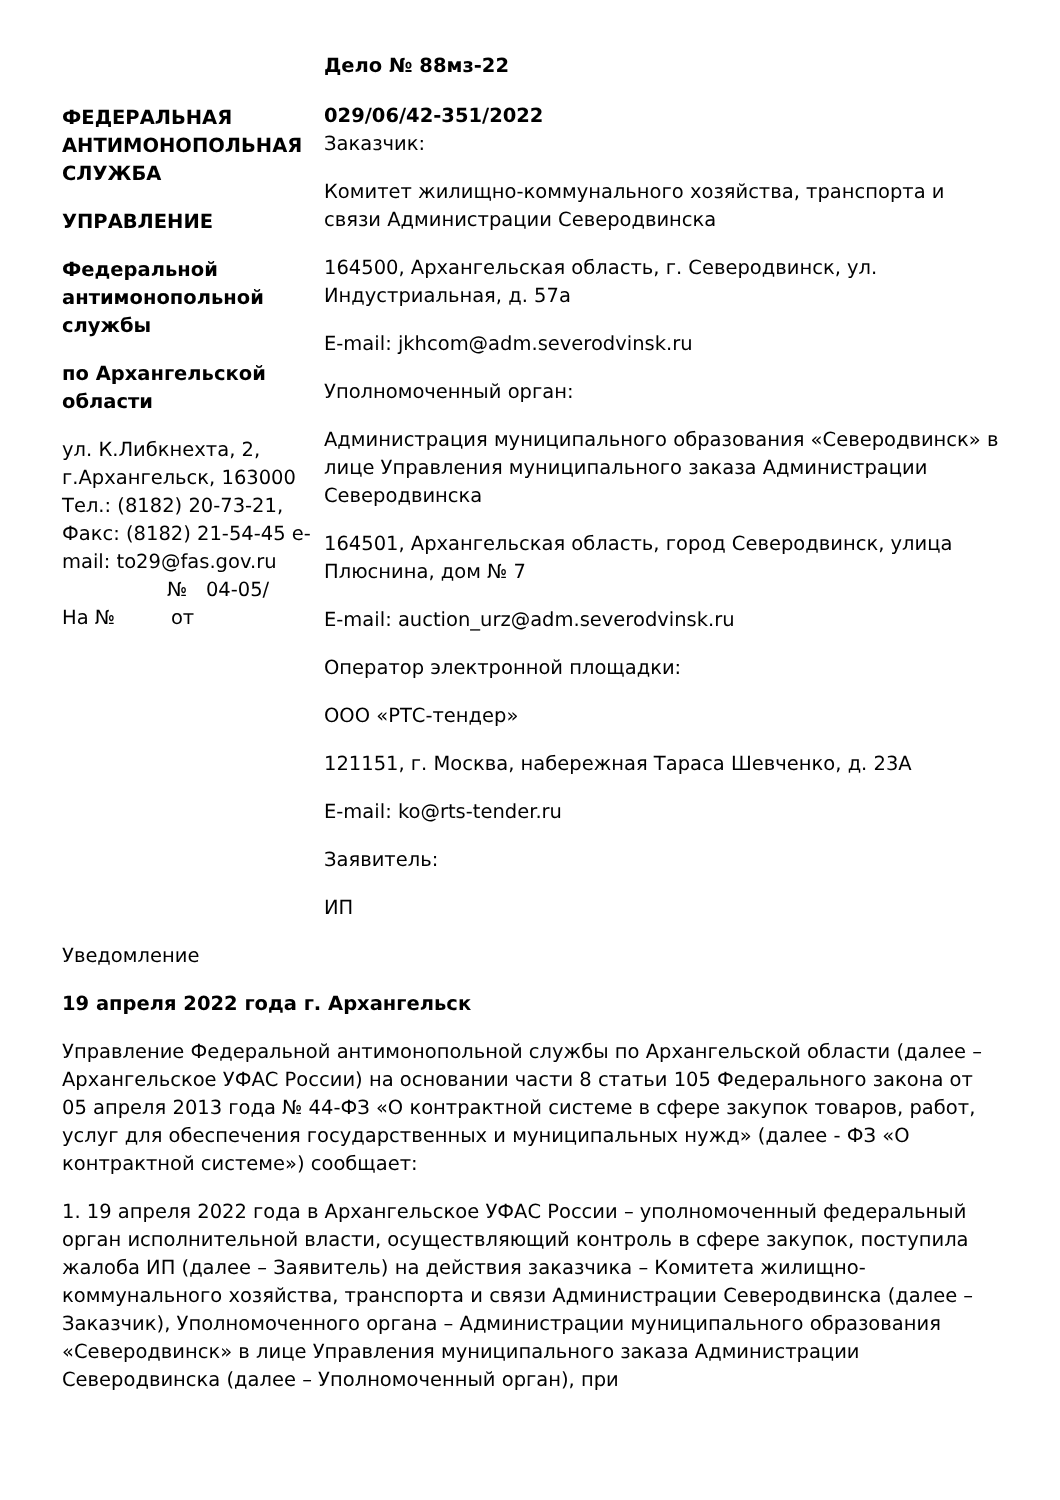ФЕДЕРАЛЬНАЯ АНТИМОНОПОЛЬНАЯ СЛУЖБА
УПРАВЛЕНИЕ
Федеральной антимонопольной службы
по Архангельской области
ул. К.Либкнехта, 2, г.Архангельск, 163000 Тел.: (8182) 20-73-21, Факс: (8182) 21-54-45 e-mail: to29@fas.gov.ru
№ 04-05/
На № от
Дело № 88мз-22
029/06/42-351/2022
Заказчик:
Комитет жилищно-коммунального хозяйства, транспорта и связи Администрации Северодвинска
164500, Архангельская область, г. Северодвинск, ул. Индустриальная, д. 57а
E-mail: jkhcom@adm.severodvinsk.ru
Уполномоченный орган:
Администрация муниципального образования «Северодвинск» в лице Управления муниципального заказа Администрации Северодвинска
164501, Архангельская область, город Северодвинск, улица Плюснина, дом № 7
E-mail: auction_urz@adm.severodvinsk.ru
Оператор электронной площадки:
ООО «РТС-тендер»
121151, г. Москва, набережная Тараса Шевченко, д. 23А
E-mail: ko@rts-tender.ru
Заявитель:
ИП
Уведомление
19 апреля 2022 года г. Архангельск
Управление Федеральной антимонопольной службы по Архангельской области (далее – Архангельское УФАС России) на основании части 8 статьи 105 Федерального закона от 05 апреля 2013 года № 44-ФЗ «О контрактной системе в сфере закупок товаров, работ, услуг для обеспечения государственных и муниципальных нужд» (далее - ФЗ «О контрактной системе») сообщает:
1. 19 апреля 2022 года в Архангельское УФАС России – уполномоченный федеральный орган исполнительной власти, осуществляющий контроль в сфере закупок, поступила жалоба ИП (далее – Заявитель) на действия заказчика – Комитета жилищно-коммунального хозяйства, транспорта и связи Администрации Северодвинска (далее – Заказчик), Уполномоченного органа – Администрации муниципального образования «Северодвинск» в лице Управления муниципального заказа Администрации Северодвинска (далее – Уполномоченный орган), при